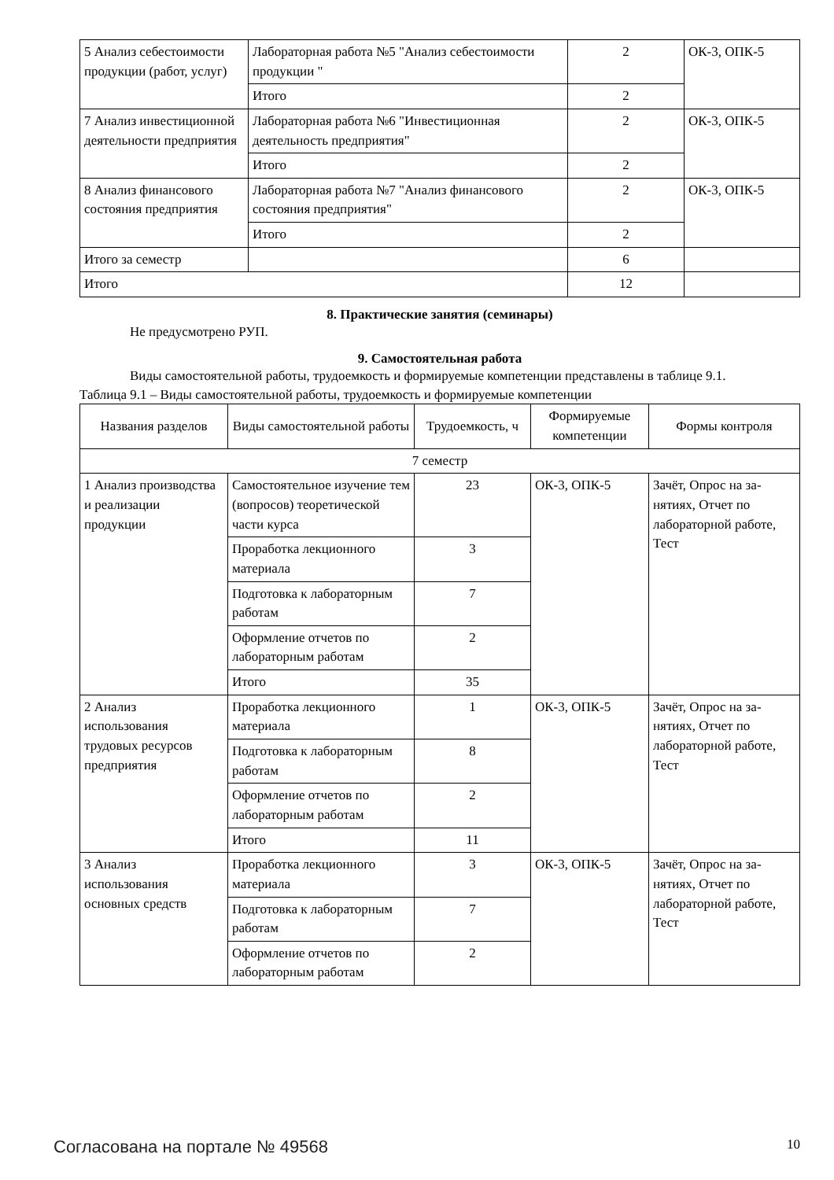| 5 Анализ себестоимости продукции (работ, услуг) | Лабораторная работа №5 "Анализ себесто­имости продукции " | 2 | ОК-3, ОПК-5 |
| | Итого | 2 | |
| 7 Анализ инвестиционной деятельности предприятия | Лабораторная работа №6 "Инвестицион­ная деятельность предприятия" | 2 | ОК-3, ОПК-5 |
| | Итого | 2 | |
| 8 Анализ финансового состояния предприятия | Лабораторная работа №7 "Анализ финан­сового состояния предприятия" | 2 | ОК-3, ОПК-5 |
| | Итого | 2 | |
| Итого за семестр | | 6 | |
| Итого | | 12 | |
8. Практические занятия (семинары)
Не предусмотрено РУП.
9. Самостоятельная работа
Виды самостоятельной работы, трудоемкость и формируемые компетенции представлены в таблице 9.1.
Таблица 9.1 – Виды самостоятельной работы, трудоемкость и формируемые компетенции
| Названия разделов | Виды самостоятельной работы | Трудоемкость, ч | Формируемые компетенции | Формы контроля |
| --- | --- | --- | --- | --- |
| 7 семестр | | | | |
| 1 Анализ производства и реализации продукции | Самостоятельное изуче­ние тем (вопросов) тео­ретической части курса | 23 | ОК-3, ОПК-5 | Зачёт, Опрос на за­нятиях, Отчет по лабораторной рабо­те, Тест |
| | Проработка лекционно­го материала | 3 | | |
| | Подготовка к лаборатор­ным работам | 7 | | |
| | Оформление отчетов по лабораторным работам | 2 | | |
| | Итого | 35 | | |
| 2 Анализ использования трудовых ресурсов предприятия | Проработка лекционно­го материала | 1 | ОК-3, ОПК-5 | Зачёт, Опрос на за­нятиях, Отчет по лабораторной рабо­те, Тест |
| | Подготовка к лаборатор­ным работам | 8 | | |
| | Оформление отчетов по лабораторным работам | 2 | | |
| | Итого | 11 | | |
| 3 Анализ использования основных средств | Проработка лекционно­го материала | 3 | ОК-3, ОПК-5 | Зачёт, Опрос на за­нятиях, Отчет по лабораторной рабо­те, Тест |
| | Подготовка к лаборатор­ным работам | 7 | | |
| | Оформление отчетов по лабораторным работам | 2 | | |
Согласована на портале № 49568 10